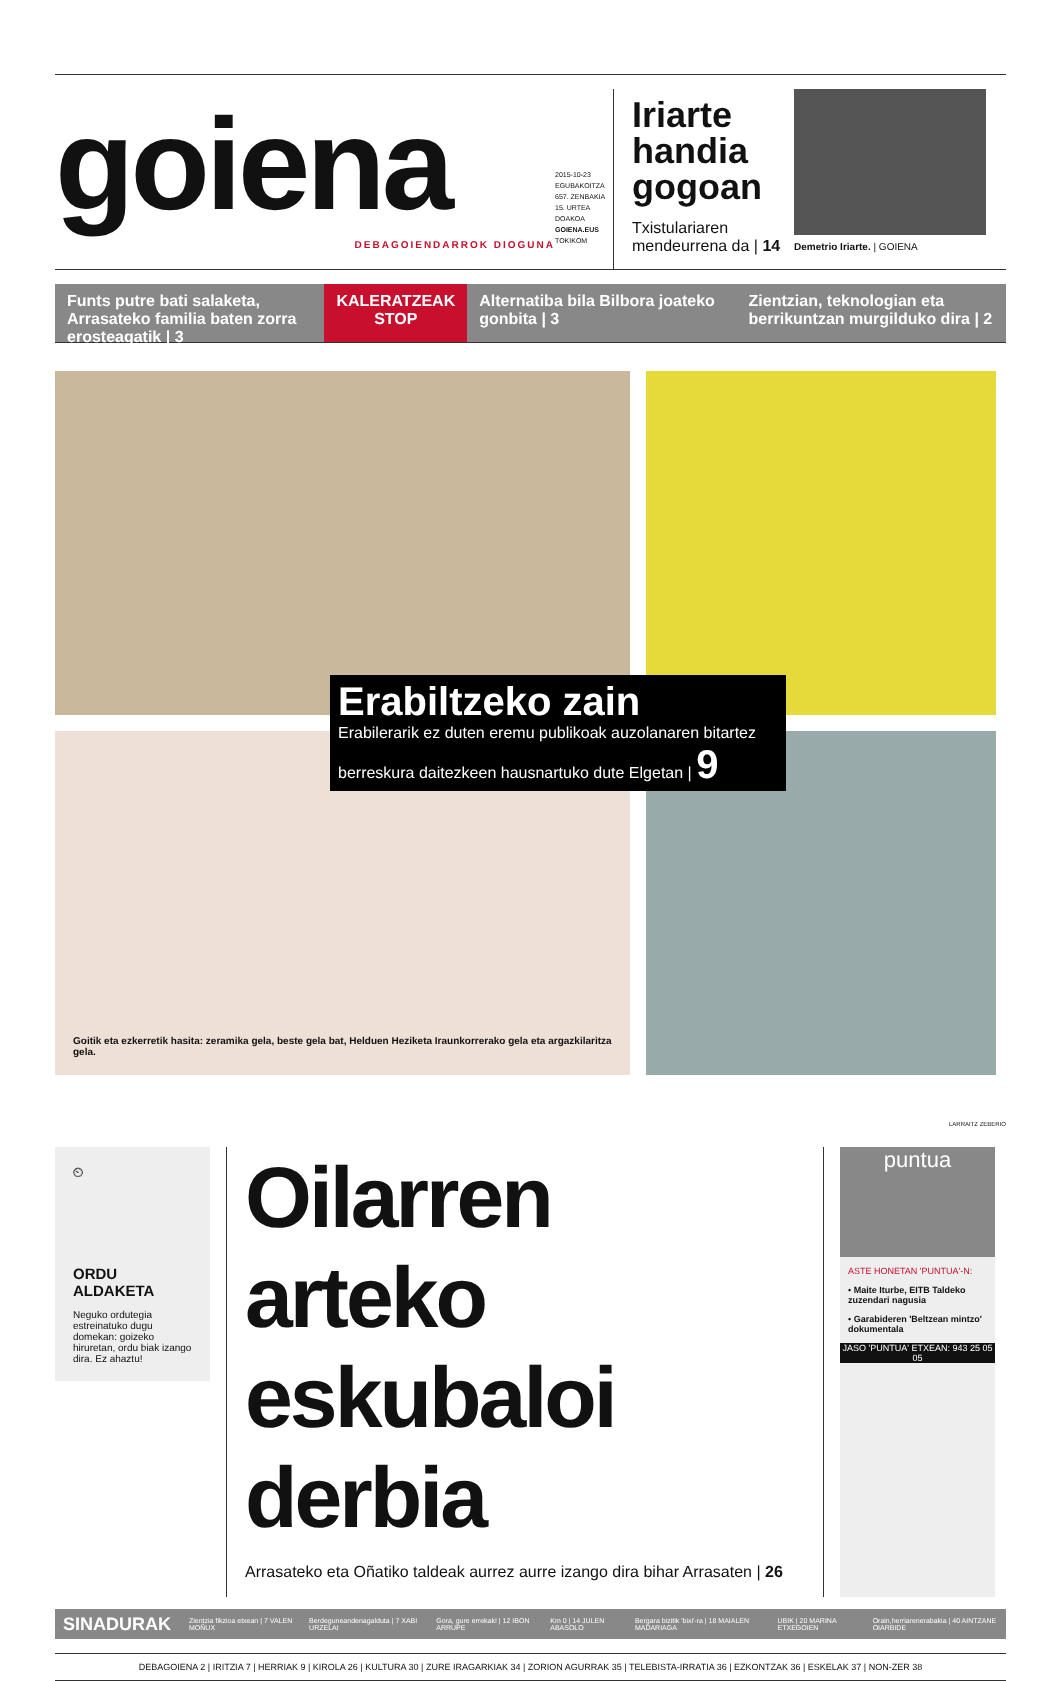goiena
DEBAGOIENDARROK DIOGUNA
2015-10-23
EGUBAKOITZA
657. ZENBAKIA
15. URTEA
DOAKOA
GOIENA.EUS
TOKIKOM
Iriarte handia gogoan
Txistulariaren mendeurrena da | 14
Demetrio Iriarte. | GOIENA
Funts putre bati salaketa, Arrasateko familia baten zorra erosteagatik | 3
KALERATZEAK STOP Alternatiba bila Bilbora joateko gonbita | 3
Zientzian, teknologian eta berrikuntzan murgilduko dira | 2
Goitik eta ezkerretik hasita: zeramika gela, beste gela bat, Helduen Heziketa Iraunkorrerako gela eta argazkilaritza gela.
Erabiltzeko zain
Erabilerarik ez duten eremu publikoak auzolanaren bitartez berreskura daitezkeen hausnartuko dute Elgetan | 9
LARRAITZ ZEBERIO
⏲
ORDU ALDAKETA
Neguko ordutegia estreinatuko dugu domekan: goizeko hiruretan, ordu biak izango dira. Ez ahaztu!
Oilarren arteko eskubaloi derbia
Arrasateko eta Oñatiko taldeak aurrez aurre izango dira bihar Arrasaten | 26
puntua
ASTE HONETAN 'PUNTUA'-N:
• Maite Iturbe, EITB Taldeko zuzendari nagusia
• Garabideren 'Beltzean mintzo' dokumentala
JASO 'PUNTUA' ETXEAN: 943 25 05 05
SINADURAK Zientzia fikzioa etxean | 7 VALEN MOÑUX Berdeguneandenagalduta | 7 XABI URZELAI Gora, gure errekak! | 12 IBON ARRUPE Km 0 | 14 JULEN ABASOLO Bergara bizitik 'bixi'-ra | 18 MAIALEN MADARIAGA UBIK | 20 MARINA ETXEGOIEN Orain,herriarenerabakia | 40 AINTZANE OIARBIDE
DEBAGOIENA 2 | IRITZIA 7 | HERRIAK 9 | KIROLA 26 | KULTURA 30 | ZURE IRAGARKIAK 34 | ZORION AGURRAK 35 | TELEBISTA-IRRATIA 36 | EZKONTZAK 36 | ESKELAK 37 | NON-ZER 38